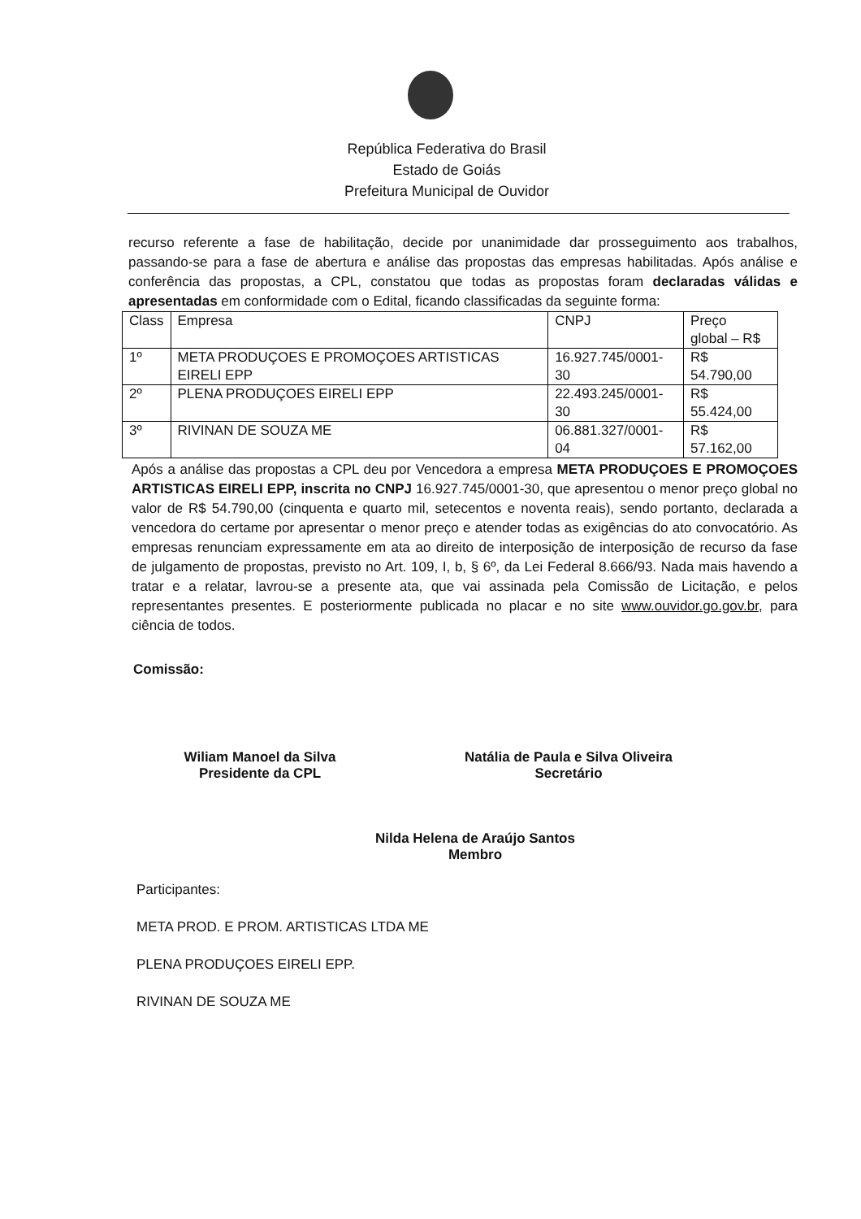República Federativa do Brasil
Estado de Goiás
Prefeitura Municipal de Ouvidor
recurso referente a fase de habilitação, decide por unanimidade dar prosseguimento aos trabalhos, passando-se para a fase de abertura e análise das propostas das empresas habilitadas. Após análise e conferência das propostas, a CPL, constatou que todas as propostas foram declaradas válidas e apresentadas em conformidade com o Edital, ficando classificadas da seguinte forma:
| Class | Empresa | CNPJ | Preço global – R$ |
| 1º | META PRODUÇOES E PROMOÇOES ARTISTICAS EIRELI EPP | 16.927.745/0001-30 | R$ 54.790,00 |
| 2º | PLENA PRODUÇOES EIRELI EPP | 22.493.245/0001-30 | R$ 55.424,00 |
| 3º | RIVINAN DE SOUZA ME | 06.881.327/0001-04 | R$ 57.162,00 |
Após a análise das propostas a CPL deu por Vencedora a empresa META PRODUÇOES E PROMOÇOES ARTISTICAS EIRELI EPP, inscrita no CNPJ 16.927.745/0001-30, que apresentou o menor preço global no valor de R$ 54.790,00 (cinquenta e quarto mil, setecentos e noventa reais), sendo portanto, declarada a vencedora do certame por apresentar o menor preço e atender todas as exigências do ato convocatório. As empresas renunciam expressamente em ata ao direito de interposição de interposição de recurso da fase de julgamento de propostas, previsto no Art. 109, I, b, § 6º, da Lei Federal 8.666/93. Nada mais havendo a tratar e a relatar, lavrou-se a presente ata, que vai assinada pela Comissão de Licitação, e pelos representantes presentes. E posteriormente publicada no placar e no site www.ouvidor.go.gov.br, para ciência de todos.
Comissão:
Wiliam Manoel da Silva
Presidente da CPL
Natália de Paula e Silva Oliveira
Secretário
Nilda Helena de Araújo Santos
Membro
Participantes:
META PROD. E PROM. ARTISTICAS LTDA ME
PLENA PRODUÇOES EIRELI EPP.
RIVINAN DE SOUZA ME